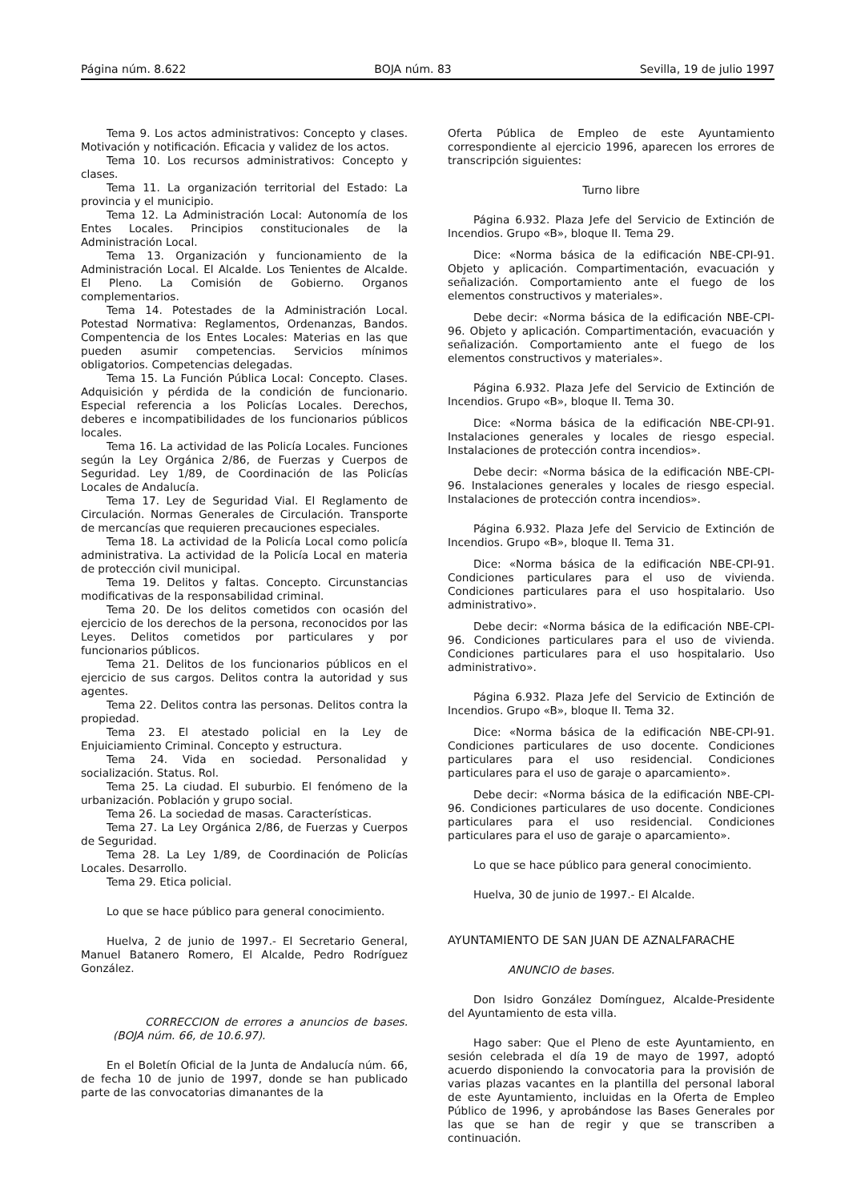Página núm. 8.622 BOJA núm. 83 Sevilla, 19 de julio 1997
Tema 9. Los actos administrativos: Concepto y clases. Motivación y notificación. Eficacia y validez de los actos.
Tema 10. Los recursos administrativos: Concepto y clases.
Tema 11. La organización territorial del Estado: La provincia y el municipio.
Tema 12. La Administración Local: Autonomía de los Entes Locales. Principios constitucionales de la Administración Local.
Tema 13. Organización y funcionamiento de la Administración Local. El Alcalde. Los Tenientes de Alcalde. El Pleno. La Comisión de Gobierno. Organos complementarios.
Tema 14. Potestades de la Administración Local. Potestad Normativa: Reglamentos, Ordenanzas, Bandos. Compentencia de los Entes Locales: Materias en las que pueden asumir competencias. Servicios mínimos obligatorios. Competencias delegadas.
Tema 15. La Función Pública Local: Concepto. Clases. Adquisición y pérdida de la condición de funcionario. Especial referencia a los Policías Locales. Derechos, deberes e incompatibilidades de los funcionarios públicos locales.
Tema 16. La actividad de las Policía Locales. Funciones según la Ley Orgánica 2/86, de Fuerzas y Cuerpos de Seguridad. Ley 1/89, de Coordinación de las Policías Locales de Andalucía.
Tema 17. Ley de Seguridad Vial. El Reglamento de Circulación. Normas Generales de Circulación. Transporte de mercancías que requieren precauciones especiales.
Tema 18. La actividad de la Policía Local como policía administrativa. La actividad de la Policía Local en materia de protección civil municipal.
Tema 19. Delitos y faltas. Concepto. Circunstancias modificativas de la responsabilidad criminal.
Tema 20. De los delitos cometidos con ocasión del ejercicio de los derechos de la persona, reconocidos por las Leyes. Delitos cometidos por particulares y por funcionarios públicos.
Tema 21. Delitos de los funcionarios públicos en el ejercicio de sus cargos. Delitos contra la autoridad y sus agentes.
Tema 22. Delitos contra las personas. Delitos contra la propiedad.
Tema 23. El atestado policial en la Ley de Enjuiciamiento Criminal. Concepto y estructura.
Tema 24. Vida en sociedad. Personalidad y socialización. Status. Rol.
Tema 25. La ciudad. El suburbio. El fenómeno de la urbanización. Población y grupo social.
Tema 26. La sociedad de masas. Características.
Tema 27. La Ley Orgánica 2/86, de Fuerzas y Cuerpos de Seguridad.
Tema 28. La Ley 1/89, de Coordinación de Policías Locales. Desarrollo.
Tema 29. Etica policial.
Lo que se hace público para general conocimiento.
Huelva, 2 de junio de 1997.- El Secretario General, Manuel Batanero Romero, El Alcalde, Pedro Rodríguez González.
CORRECCION de errores a anuncios de bases. (BOJA núm. 66, de 10.6.97).
En el Boletín Oficial de la Junta de Andalucía núm. 66, de fecha 10 de junio de 1997, donde se han publicado parte de las convocatorias dimanantes de la
Oferta Pública de Empleo de este Ayuntamiento correspondiente al ejercicio 1996, aparecen los errores de transcripción siguientes:
Turno libre
Página 6.932. Plaza Jefe del Servicio de Extinción de Incendios. Grupo «B», bloque II. Tema 29.
Dice: «Norma básica de la edificación NBE-CPI-91. Objeto y aplicación. Compartimentación, evacuación y señalización. Comportamiento ante el fuego de los elementos constructivos y materiales».
Debe decir: «Norma básica de la edificación NBE-CPI-96. Objeto y aplicación. Compartimentación, evacuación y señalización. Comportamiento ante el fuego de los elementos constructivos y materiales».
Página 6.932. Plaza Jefe del Servicio de Extinción de Incendios. Grupo «B», bloque II. Tema 30.
Dice: «Norma básica de la edificación NBE-CPI-91. Instalaciones generales y locales de riesgo especial. Instalaciones de protección contra incendios».
Debe decir: «Norma básica de la edificación NBE-CPI-96. Instalaciones generales y locales de riesgo especial. Instalaciones de protección contra incendios».
Página 6.932. Plaza Jefe del Servicio de Extinción de Incendios. Grupo «B», bloque II. Tema 31.
Dice: «Norma básica de la edificación NBE-CPI-91. Condiciones particulares para el uso de vivienda. Condiciones particulares para el uso hospitalario. Uso administrativo».
Debe decir: «Norma básica de la edificación NBE-CPI-96. Condiciones particulares para el uso de vivienda. Condiciones particulares para el uso hospitalario. Uso administrativo».
Página 6.932. Plaza Jefe del Servicio de Extinción de Incendios. Grupo «B», bloque II. Tema 32.
Dice: «Norma básica de la edificación NBE-CPI-91. Condiciones particulares de uso docente. Condiciones particulares para el uso residencial. Condiciones particulares para el uso de garaje o aparcamiento».
Debe decir: «Norma básica de la edificación NBE-CPI-96. Condiciones particulares de uso docente. Condiciones particulares para el uso residencial. Condiciones particulares para el uso de garaje o aparcamiento».
Lo que se hace público para general conocimiento.
Huelva, 30 de junio de 1997.- El Alcalde.
AYUNTAMIENTO DE SAN JUAN DE AZNALFARACHE
ANUNCIO de bases.
Don Isidro González Domínguez, Alcalde-Presidente del Ayuntamiento de esta villa.
Hago saber: Que el Pleno de este Ayuntamiento, en sesión celebrada el día 19 de mayo de 1997, adoptó acuerdo disponiendo la convocatoria para la provisión de varias plazas vacantes en la plantilla del personal laboral de este Ayuntamiento, incluidas en la Oferta de Empleo Público de 1996, y aprobándose las Bases Generales por las que se han de regir y que se transcriben a continuación.